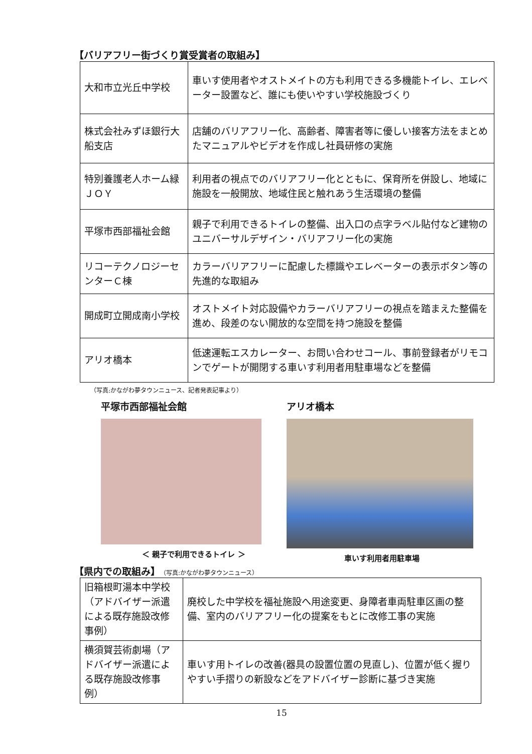【バリアフリー街づくり賞受賞者の取組み】
| 大和市立光丘中学校 | 車いす使用者やオストメイトの方も利用できる多機能トイレ、エレベーター設置など、誰にも使いやすい学校施設づくり |
| 株式会社みずほ銀行大船支店 | 店舗のバリアフリー化、高齢者、障害者等に優しい接客方法をまとめたマニュアルやビデオを作成し社員研修の実施 |
| 特別養護老人ホーム緑ＪＯＹ | 利用者の視点でのバリアフリー化とともに、保育所を併設し、地域に施設を一般開放、地域住民と触れあう生活環境の整備 |
| 平塚市西部福祉会館 | 親子で利用できるトイレの整備、出入口の点字ラベル貼付など建物のユニバーサルデザイン・バリアフリー化の実施 |
| リコーテクノロジーセンターＣ棟 | カラーバリアフリーに配慮した標識やエレベーターの表示ボタン等の先進的な取組み |
| 開成町立開成南小学校 | オストメイト対応設備やカラーバリアフリーの視点を踏まえた整備を進め、段差のない開放的な空間を持つ施設を整備 |
| アリオ橋本 | 低速運転エスカレーター、お問い合わせコール、事前登録者がリモコンでゲートが開閉する車いす利用者用駐車場などを整備 |
（写真:かながわ夢タウンニュース、記者発表記事より）
平塚市西部福祉会館
＜ 親子で利用できるトイレ ＞
アリオ橋本
車いす利用者用駐車場
【県内での取組み】（写真:かながわ夢タウンニュース）
| 旧箱根町湯本中学校（アドバイザー派遣による既存施設改修事例） | 廃校した中学校を福祉施設へ用途変更、身障者車両駐車区画の整備、室内のバリアフリー化の提案をもとに改修工事の実施 |
| 横須賀芸術劇場（アドバイザー派遣による既存施設改修事例） | 車いす用トイレの改善(器具の設置位置の見直し)、位置が低く握りやすい手摺りの新設などをアドバイザー診断に基づき実施 |
15